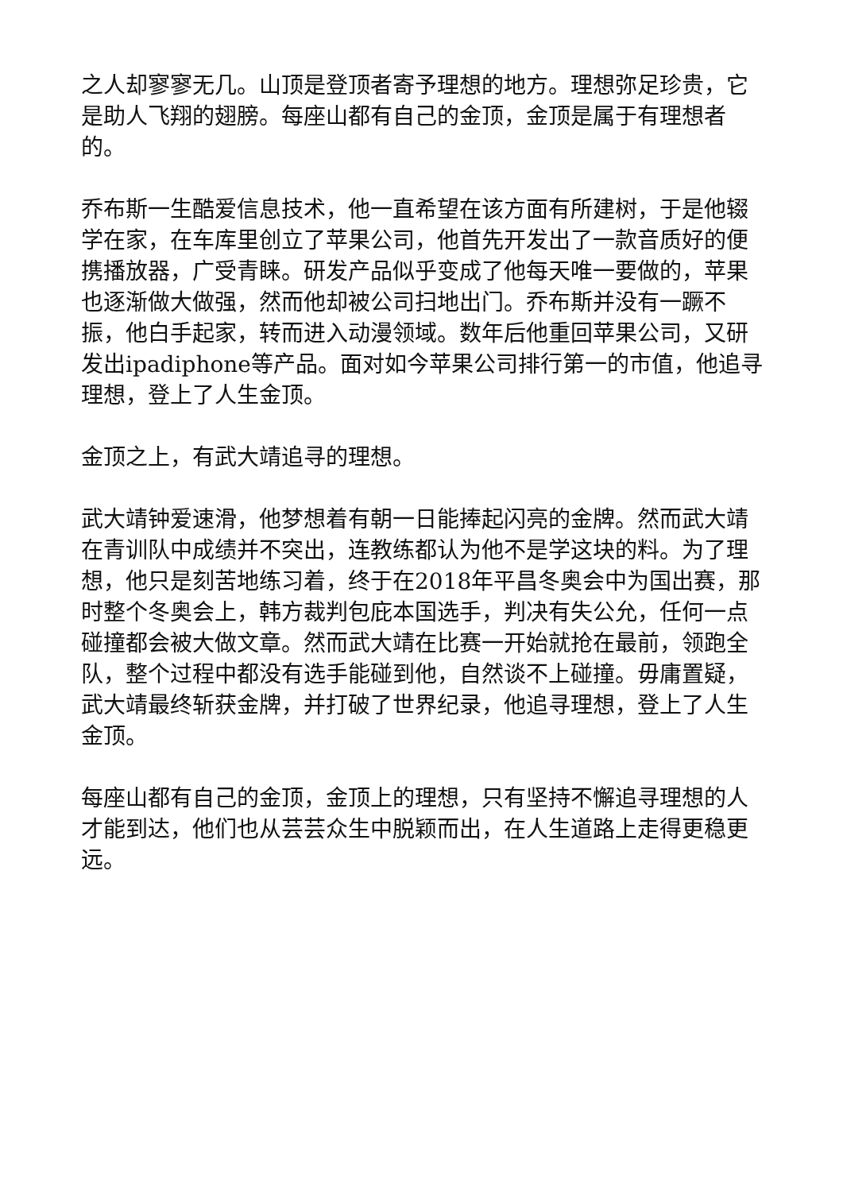之人却寥寥无几。山顶是登顶者寄予理想的地方。理想弥足珍贵，它是助人飞翔的翅膀。每座山都有自己的金顶，金顶是属于有理想者的。
乔布斯一生酷爱信息技术，他一直希望在该方面有所建树，于是他辍学在家，在车库里创立了苹果公司，他首先开发出了一款音质好的便携播放器，广受青睐。研发产品似乎变成了他每天唯一要做的，苹果也逐渐做大做强，然而他却被公司扫地出门。乔布斯并没有一蹶不振，他白手起家，转而进入动漫领域。数年后他重回苹果公司，又研发出ipadiphone等产品。面对如今苹果公司排行第一的市值，他追寻理想，登上了人生金顶。
金顶之上，有武大靖追寻的理想。
武大靖钟爱速滑，他梦想着有朝一日能捧起闪亮的金牌。然而武大靖在青训队中成绩并不突出，连教练都认为他不是学这块的料。为了理想，他只是刻苦地练习着，终于在2018年平昌冬奥会中为国出赛，那时整个冬奥会上，韩方裁判包庇本国选手，判决有失公允，任何一点碰撞都会被大做文章。然而武大靖在比赛一开始就抢在最前，领跑全队，整个过程中都没有选手能碰到他，自然谈不上碰撞。毋庸置疑，武大靖最终斩获金牌，并打破了世界纪录，他追寻理想，登上了人生金顶。
每座山都有自己的金顶，金顶上的理想，只有坚持不懈追寻理想的人才能到达，他们也从芸芸众生中脱颖而出，在人生道路上走得更稳更远。